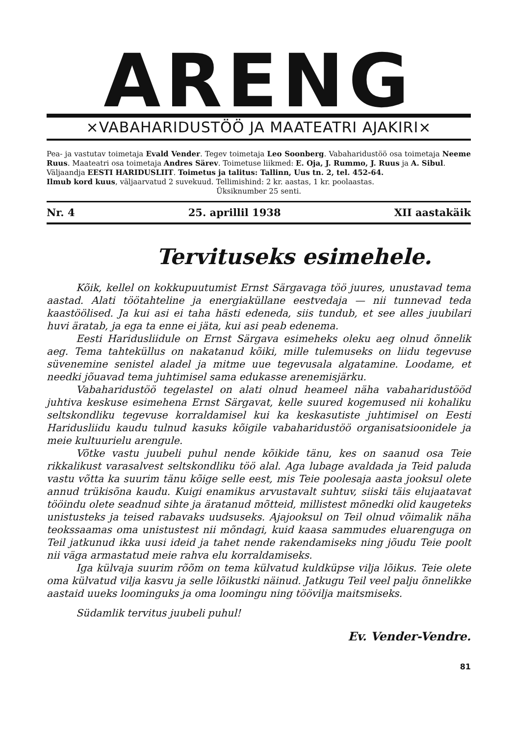ARENG
×VABAHARIDUSTÖÖ JA MAATEATRI AJAKIRI×
Pea- ja vastutav toimetaja Evald Vender. Tegev toimetaja Leo Soonberg. Vabaharidustöö osa toimetaja Neeme Ruus. Maateatri osa toimetaja Andres Särev. Toimetuse liikmed: E. Oja, J. Rummo, J. Ruus ja A. Sibul.
Väljaandja EESTI HARIDUSLIIT. Toimetus ja talitus: Tallinn, Uus tn. 2, tel. 452-64.
Ilmub kord kuus, väljaarvatud 2 suvekuud. Tellimishind: 2 kr. aastas, 1 kr. poolaastas.
Üksiknumber 25 senti.
Nr. 4 25. aprillil 1938 XII aastakäik
Tervituseks esimehele.
Kõik, kellel on kokkupuutumist Ernst Särgavaga töö juures, unustavad tema aastad. Alati töötahteline ja energiaküllane eestvedaja — nii tunnevad teda kaastöölised. Ja kui asi ei taha hästi edeneda, siis tundub, et see alles juubilari huvi äratab, ja ega ta enne ei jäta, kui asi peab edenema.
Eesti Haridusliidule on Ernst Särgava esimeheks oleku aeg olnud õnnelik aeg. Tema tahteküllus on nakatanud kõiki, mille tulemuseks on liidu tegevuse süvenemine senistel aladel ja mitme uue tegevusala algatamine. Loodame, et needki jõuavad tema juhtimisel sama edukasse arenemisjärku.
Vabaharidustöö tegelastel on alati olnud heameel näha vabaharidustööd juhtiva keskuse esimehena Ernst Särgavat, kelle suured kogemused nii kohaliku seltskondliku tegevuse korraldamisel kui ka keskasutiste juhtimisel on Eesti Haridusliidu kaudu tulnud kasuks kõigile vabaharidustöö organisatsioonidele ja meie kultuurielu arengule.
Võtke vastu juubeli puhul nende kõikide tänu, kes on saanud osa Teie rikkalikust varasalvest seltskondliku töö alal. Aga lubage avaldada ja Teid paluda vastu võtta ka suurim tänu kõige selle eest, mis Teie poolesaja aasta jooksul olete annud trükisõna kaudu. Kuigi enamikus arvustavalt suhtuv, siiski täis elujaatavat tööindu olete seadnud sihte ja äratanud mõtteid, millistest mõnedki olid kaugeteks unistusteks ja teised rabavaks uudsuseks. Ajajooksul on Teil olnud võimalik näha teokssaamas oma unistustest nii mõndagi, kuid kaasa sammudes eluarenguga on Teil jatkunud ikka uusi ideid ja tahet nende rakendamiseks ning jõudu Teie poolt nii väga armastatud meie rahva elu korraldamiseks.
Iga külvaja suurim rõõm on tema külvatud kuldküpse vilja lõikus. Teie olete oma külvatud vilja kasvu ja selle lõikustki näinud. Jatkugu Teil veel palju õnnelikke aastaid uueks loominguks ja oma loomingu ning töövilja maitsmiseks.
Südamlik tervitus juubeli puhul!
Ev. Vender-Vendre.
81